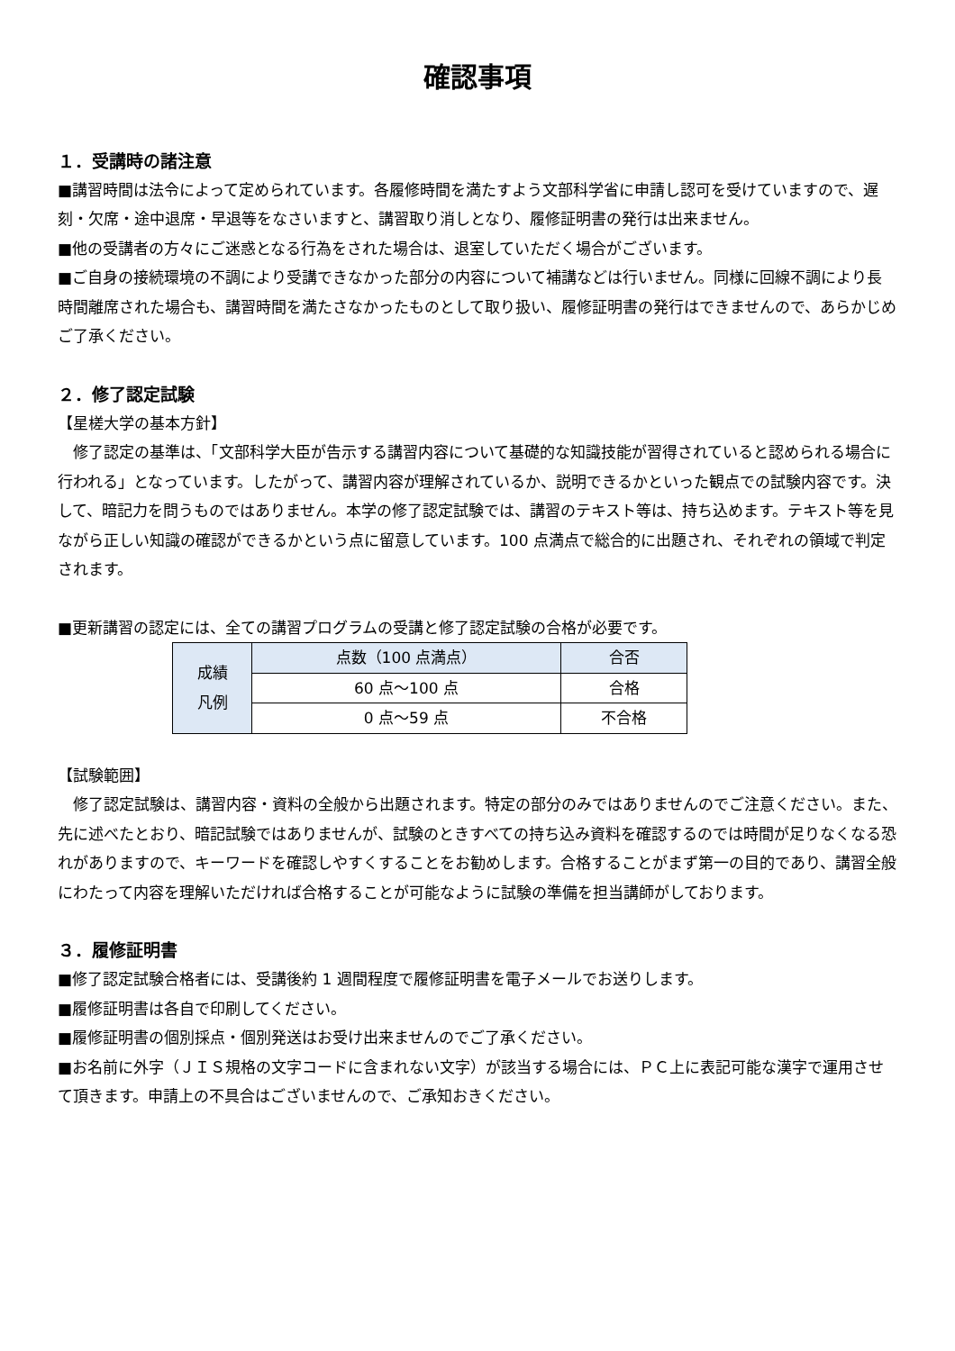確認事項
１．受講時の諸注意
■講習時間は法令によって定められています。各履修時間を満たすよう文部科学省に申請し認可を受けていますので、遅刻・欠席・途中退席・早退等をなさいますと、講習取り消しとなり、履修証明書の発行は出来ません。
■他の受講者の方々にご迷惑となる行為をされた場合は、退室していただく場合がございます。
■ご自身の接続環境の不調により受講できなかった部分の内容について補講などは行いません。同様に回線不調により長時間離席された場合も、講習時間を満たさなかったものとして取り扱い、履修証明書の発行はできませんので、あらかじめご了承ください。
２．修了認定試験
【星槎大学の基本方針】
　修了認定の基準は、「文部科学大臣が告示する講習内容について基礎的な知識技能が習得されていると認められる場合に行われる」となっています。したがって、講習内容が理解されているか、説明できるかといった観点での試験内容です。決して、暗記力を問うものではありません。本学の修了認定試験では、講習のテキスト等は、持ち込めます。テキスト等を見ながら正しい知識の確認ができるかという点に留意しています。100 点満点で総合的に出題され、それぞれの領域で判定されます。
■更新講習の認定には、全ての講習プログラムの受講と修了認定試験の合格が必要です。
| 成績 凡例 | 点数（100 点満点） | 合否 |
| --- | --- | --- |
| | 60 点～100 点 | 合格 |
| | 0 点～59 点 | 不合格 |
【試験範囲】
　修了認定試験は、講習内容・資料の全般から出題されます。特定の部分のみではありませんのでご注意ください。また、先に述べたとおり、暗記試験ではありませんが、試験のときすべての持ち込み資料を確認するのでは時間が足りなくなる恐れがありますので、キーワードを確認しやすくすることをお勧めします。合格することがまず第一の目的であり、講習全般にわたって内容を理解いただければ合格することが可能なように試験の準備を担当講師がしております。
３．履修証明書
■修了認定試験合格者には、受講後約 1 週間程度で履修証明書を電子メールでお送りします。
■履修証明書は各自で印刷してください。
■履修証明書の個別採点・個別発送はお受け出来ませんのでご了承ください。
■お名前に外字（ＪＩＳ規格の文字コードに含まれない文字）が該当する場合には、ＰＣ上に表記可能な漢字で運用させて頂きます。申請上の不具合はございませんので、ご承知おきください。